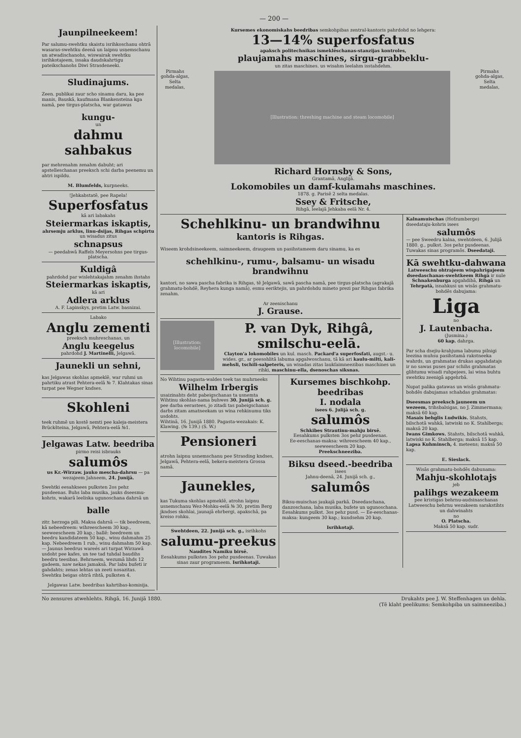— 200 —
Jaunpilneekeem!
Par salumu-swehtku skaistu isrihkoschanu ohtrā wasaras-swehtku deenā un laipnu usņemschanu un atwadischanohs, wiswairak swehtku isrihkotajeem, issaka daudskahrtigu pateikschanohs Diwi Strasdeneeki.
Sludinajums.
Zeen. publikai zaur scho sinamu daru, ka pee manis, Bauskā, kaufmana Blankensteina kga namā, pee tirgus-platscha, war gatawus
kungu-
un
dahmu sahbakus
par mehrenahm zenahm dabuht; ari apstelleschanas preeksch schi darba peenemu un ahtri ispildu.
M. Blumfelds, kurpneeks.
!Jehkabstatē, pee Rapela!
Superfosfatus
kā ari labakahs
Steiermarkas iskaptis,
ahrsemju arklus, linu-dsijas, Rihgas schpirtu un wisadus zitus
schnapsus
— peedahwā Raffels Meyersohns pee tirgus-platscha.
Kuldigâ
pahrdohd par wislehtakajahm zenahm ihstahs
Steiermarkas iskaptis,
kā ari
Adlera arklus
A. F. Lapinskys, pretim Latw. basnizai.
Labako
Anglu zementi
preeksch muhreschanas, un
Anglu keegelus
pahrdohd J. Martinelli, Jelgawā.
Jaunekli un sehni,
kas Jelgawas skohlas apmeklē, war ruhmi un pahrtiku atrast Pehtera-eelā № 7. Klahtakas sinas turpat pee Wegner kndses.
Skohleni
teek ruhmē un kostē nemti pee kaleja-meistera Brückšteina, Jelgawā, Pehtera-eelā №1.
Jelgawas Latw. beedriba
pirmo reisi isbrauks
salumôs
us Kr.-Wirzaw. jauko mescha-dahrsu — pa wezajeem Jahneem, 24. Junijā.
Swehtki eesahksees pulksten 2os pehz pusdeenas. Buhs laba musika, jauks dseesmu-kohris, wakarā leeliska ugunoschana dahrsā un
balle
zitr. herzoga pili. Maksa dahrsā — tik beedreem, kā nebeedreem: wihreescheem 30 kap., seeweescheem 20 kap.; ballē: beedreem un beedru kandidateem 50 kap., winu dahmahm 25 kap. Nebeedreem 1 rub., winu dahmahm 50 kap. — Jaunus beedrus wareés ari turpat Wirzawā usdoht pee kafes, un tee tad tuhdal baudihs beedru teesibas. Behrneem, wezumā lihds 12 gadeem, naw nekas jamaksā. Par labu bufeti ir gahdahts; zenas lehtas un zeeti nosazitas. Swehtku beigas ohtrā rihtā, pulksten 4.
Jelgawas Latw. beedribas kahrtibas-komisija.
Kursemes ekonomiskahs beedribas semkohpibas zentral-kantoris pahrdohd no lehgera:
13—14% superfosfatus
apaksch politechnikas ismeklēschanas-stanzijas kontroles,
plaujamahs maschines, sirgu-grabbeklu-
un zitas maschines. us wisahm leelahm isstahdehm.
Pirmahs gohda-algas, Selta medalas,
[Illustration: threshing machine and steam locomobile]
Pirmahs gohda-algas, Selta medalas,
Richard Hornsby & Sons,
Grantamā, Anglijā.
Lokomobiles un damf-kulamahs maschines.
1878. g. Parisē 2 selta medalas.
Ssey & Fritsche,
Rihgā, leelajā Jehkaba eelā Nr. 4.
Schehlkinu- un brandwihnu
kantoris is Rihgas.
Wiseem krohdsineekeem, saimneekeem, draugeem un pasihstameem daru sinamu, ka es
schehlkinu-, rumu-, balsamu- un wisadu brandwihnu
kantori, no sawa pascha fabrika is Rihgas, tē Jelgawā, sawā pascha namā, pee tirgus-platscha (agrakajā grahmatu-bohdē, Reyhera kunga namā), esmu eeriktejis, un pahrdohdu mineto prezi par Rihgas fabrika zenahm.
Ar zeenischanu
J. Grause.
[Illustration: locomobile]
P. van Dyk, Rihgâ, smilschu-eelā.
Clayton'a lokomobiles un kul. masch. Packard'a superfosfati, augst.- u. wides. gr., ar peesohlitā labuma apgalwoschanu, tā kā ari kaulu-milti, kali-mehsli, tschili-salpeteris, un wisadas zitas laukſaimneezibas maschines un rihki, maschinu-ella, dsenoschas siksnas.
No Wihtinu pagasta-waldes teek tas muhrneeks
Wilhelm Irbergis
usaizinahts deht pabeigschanas ta usnemta Wihtinu skohlas-nama buhwes 30. Junijā sch. g. pee darba eerastees, jo zitadi tas pabeigschanas darbs zitam amatneekam us wina rehkinumu tiks usdohts.
Wihtinā, 16. Junijā 1880. Pagasta-wezakais: K. Klawing. (№ 139.) (S. W.)
Pensioneri
atrohn laipnu usnemschanu pee Strasding kndses, Jelgawā, Pehtera-eelā, bekera-meistera Grossa namā.
Jaunekles,
kas Tukuma skohlas apmeklē, atrohn laipnu usnemschanu Wez-Mohku-eelā № 30, pretim Berg jkndses skohlai, jaunajā ehrbergi, apakschā, pa kreiso rohku.
Swehtdeen, 22. Junijā sch. g., isrihkohs
salumu-preekus
Naudites Namiku birsē.
Eesahkums pulksten 3os pehz pusdeenas. Tuwakas sinas zaur programeem. Isrihkotaji.
Kursemes bischkohp. beedribas
I. nodala
isees 6. Julijā sch. g.
salumôs
Schkibes Strautinu-mahju birsē.
Eesahkums pulksten 3os pehz pusdeenas.
Ee-eeschanas-maksa: wihreescheem 40 kap., seeweescheem 20 kap.
Preekschneeziba.
Biksu dseed.-beedriba
isees
Jahnu-deenā, 24. Junijā sch. g.,
salumôs
Biksu-muischas jaukajā parkā. Dseedaschana, danzoschana, laba musika, bufete un ugunoschana. Eesahkums pulkst. 3os pehz pusd. — Ee-eeschanas-maksa: kungeem 30 kap.; kundsehm 20 kap.
Isrihkotaji.
Kalnamuischas (Hofzumberge) dseedataju-kohris isees
salumôs
— pee Sweedru kalna, swehtdeen, 6. Julijā 1880. g., pulkst. 3os pehz pusdeenas. Tuwakas sinas programōs. Dseedataji.
Kā swehtku-dahwana
Latweeschu ohtrajeem wispahrigajeem dseedaschanas-swehtkeem Rihgā ir nule Schnakenburga apgahdibā, Rihgā un Tehrpatā, isnahkusi un wisās grahmatu-bohdēs dabujama:
Liga
no
J. Lautenbacha.
(Jusmina.)
60 kap. dahrga.
Par scha dsejiu-krahjuma labumu pilnigi leezina muhsu pasihstamā rakstneeka wahrds, un grahmatas drukas apgahdatajs ir no sawas puses par schihs grahmatas glihtumu wisadi ruhpejees, lai wina buhtu swehtku zeenigā apgehrbā.
Nupat palika gatawas un wisās grahmatu-bohdēs dabujamas schahdas grahmatas:
Dseesmas preeksch jauneem un wezeem, trihsbalsigas, no J. Zimmermana; maksā 60 kap.
Masais behglis Ludwikis. Stahsts, bilschotā wahkā, latwiski no K. Stahlberga; maksā 20 kap.
Iwans Gimkows. Stahsts, bilschotā wahkā, latwiski no K. Stahlberga; maksā 15 kap.
Lapsa Kuhminsch, 4. meteens; maksā 50 kap.
E. Sieslack.
Wisās grahmatu-bohdēs dabunama:
Mahju-skohlotajs
jeb
palihgs wezakeem
pee kristigas behrnu-audsinaschanas
Latweeschu behrnu wezakeem sarakstihts un dahwinahts
no
O. Platscha.
Maksā 50 kap. sudr.
No zensures atwehlehts. Rihgā, 16. Junijā 1880. Drukahts pee J. W. Steffenhagen un dehla.
(Tē klaht peelikums: Semkohpiba un saimneeziba.)